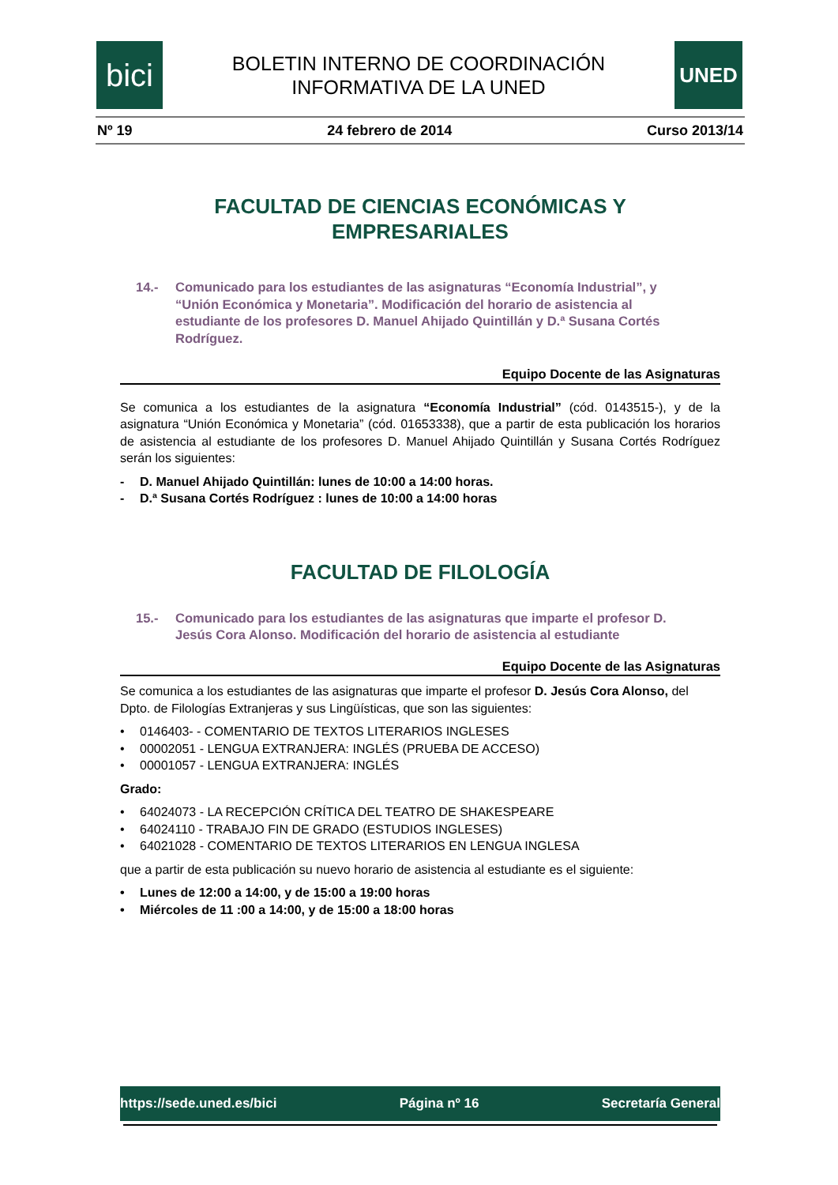bici
BOLETIN INTERNO DE COORDINACIÓN
INFORMATIVA DE LA UNED
UNED
Nº 19 24 febrero de 2014 Curso 2013/14
FACULTAD DE CIENCIAS ECONÓMICAS Y
EMPRESARIALES
14.- Comunicado para los estudiantes de las asignaturas “Economía Industrial”, y “Unión Económica y Monetaria”. Modificación del horario de asistencia al estudiante de los profesores D. Manuel Ahijado Quintillán y D.ª Susana Cortés Rodríguez.
Equipo Docente de las Asignaturas
Se comunica a los estudiantes de la asignatura “Economía Industrial” (cód. 0143515-), y de la asignatura “Unión Económica y Monetaria” (cód. 01653338), que a partir de esta publicación los horarios de asistencia al estudiante de los profesores D. Manuel Ahijado Quintillán y Susana Cortés Rodríguez serán los siguientes:
- D. Manuel Ahijado Quintillán: lunes de 10:00 a 14:00 horas.
- D.ª Susana Cortés Rodríguez : lunes de 10:00 a 14:00 horas
FACULTAD DE FILOLOGÍA
15.- Comunicado para los estudiantes de las asignaturas que imparte el profesor D. Jesús Cora Alonso. Modificación del horario de asistencia al estudiante
Equipo Docente de las Asignaturas
Se comunica a los estudiantes de las asignaturas que imparte el profesor D. Jesús Cora Alonso, del Dpto. de Filologías Extranjeras y sus Lingüísticas, que son las siguientes:
• 0146403- - COMENTARIO DE TEXTOS LITERARIOS INGLESES
• 00002051 - LENGUA EXTRANJERA: INGLÉS (PRUEBA DE ACCESO)
• 00001057 - LENGUA EXTRANJERA: INGLÉS
Grado:
• 64024073 - LA RECEPCIÓN CRÍTICA DEL TEATRO DE SHAKESPEARE
• 64024110 - TRABAJO FIN DE GRADO (ESTUDIOS INGLESES)
• 64021028 - COMENTARIO DE TEXTOS LITERARIOS EN LENGUA INGLESA
que a partir de esta publicación su nuevo horario de asistencia al estudiante es el siguiente:
• Lunes de 12:00 a 14:00, y de 15:00 a 19:00 horas
• Miércoles de 11 :00 a 14:00, y de 15:00 a 18:00 horas
https://sede.uned.es/bici Página nº 16 Secretaría General